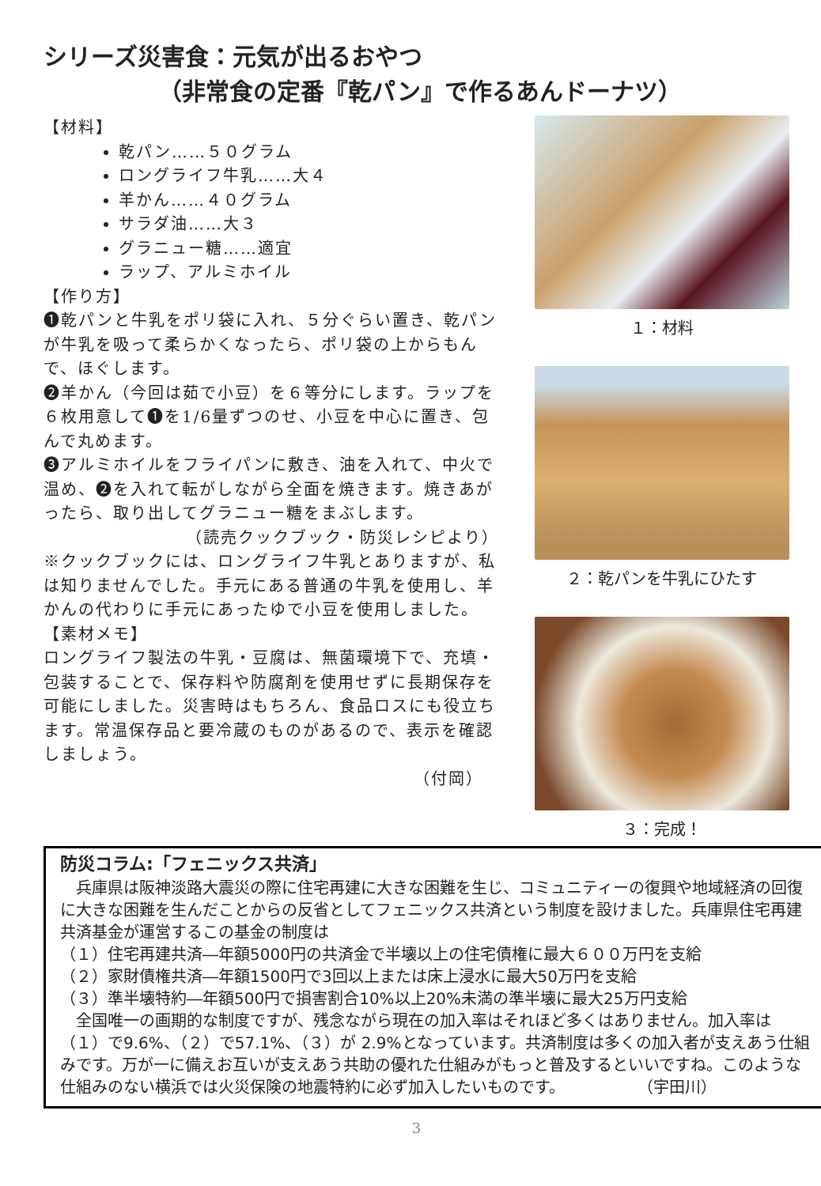シリーズ災害食：元気が出るおやつ
（非常食の定番『乾パン』で作るあんドーナツ）
【材料】
乾パン……５０グラム
ロングライフ牛乳……大４
羊かん……４０グラム
サラダ油……大３
グラニュー糖……適宜
ラップ、アルミホイル
【作り方】
❶乾パンと牛乳をポリ袋に入れ、５分ぐらい置き、乾パンが牛乳を吸って柔らかくなったら、ポリ袋の上からもんで、ほぐします。
❷羊かん（今回は茹で小豆）を６等分にします。ラップを６枚用意して❶を1/6量ずつのせ、小豆を中心に置き、包んで丸めます。
❸アルミホイルをフライパンに敷き、油を入れて、中火で温め、❷を入れて転がしながら全面を焼きます。焼きあがったら、取り出してグラニュー糖をまぶします。
（読売クックブック・防災レシピより）
※クックブックには、ロングライフ牛乳とありますが、私は知りませんでした。手元にある普通の牛乳を使用し、羊かんの代わりに手元にあったゆで小豆を使用しました。
【素材メモ】
ロングライフ製法の牛乳・豆腐は、無菌環境下で、充填・包装することで、保存料や防腐剤を使用せずに長期保存を可能にしました。災害時はもちろん、食品ロスにも役立ちます。常温保存品と要冷蔵のものがあるので、表示を確認しましょう。
（付岡）
１：材料
２：乾パンを牛乳にひたす
３：完成！
防災コラム:「フェニックス共済」
　兵庫県は阪神淡路大震災の際に住宅再建に大きな困難を生じ、コミュニティーの復興や地域経済の回復に大きな困難を生んだことからの反省としてフェニックス共済という制度を設けました。兵庫県住宅再建共済基金が運営するこの基金の制度は
（１）住宅再建共済―年額5000円の共済金で半壊以上の住宅債権に最大６００万円を支給
（２）家財債権共済―年額1500円で3回以上または床上浸水に最大50万円を支給
（３）準半壊特約―年額500円で損害割合10%以上20%未満の準半壊に最大25万円支給
　全国唯一の画期的な制度ですが、残念ながら現在の加入率はそれほど多くはありません。加入率は（１）で9.6%、（２）で57.1%、（３）が 2.9%となっています。共済制度は多くの加入者が支えあう仕組みです。万が一に備えお互いが支えあう共助の優れた仕組みがもっと普及するといいですね。このような仕組みのない横浜では火災保険の地震特約に必ず加入したいものです。 （宇田川）
3